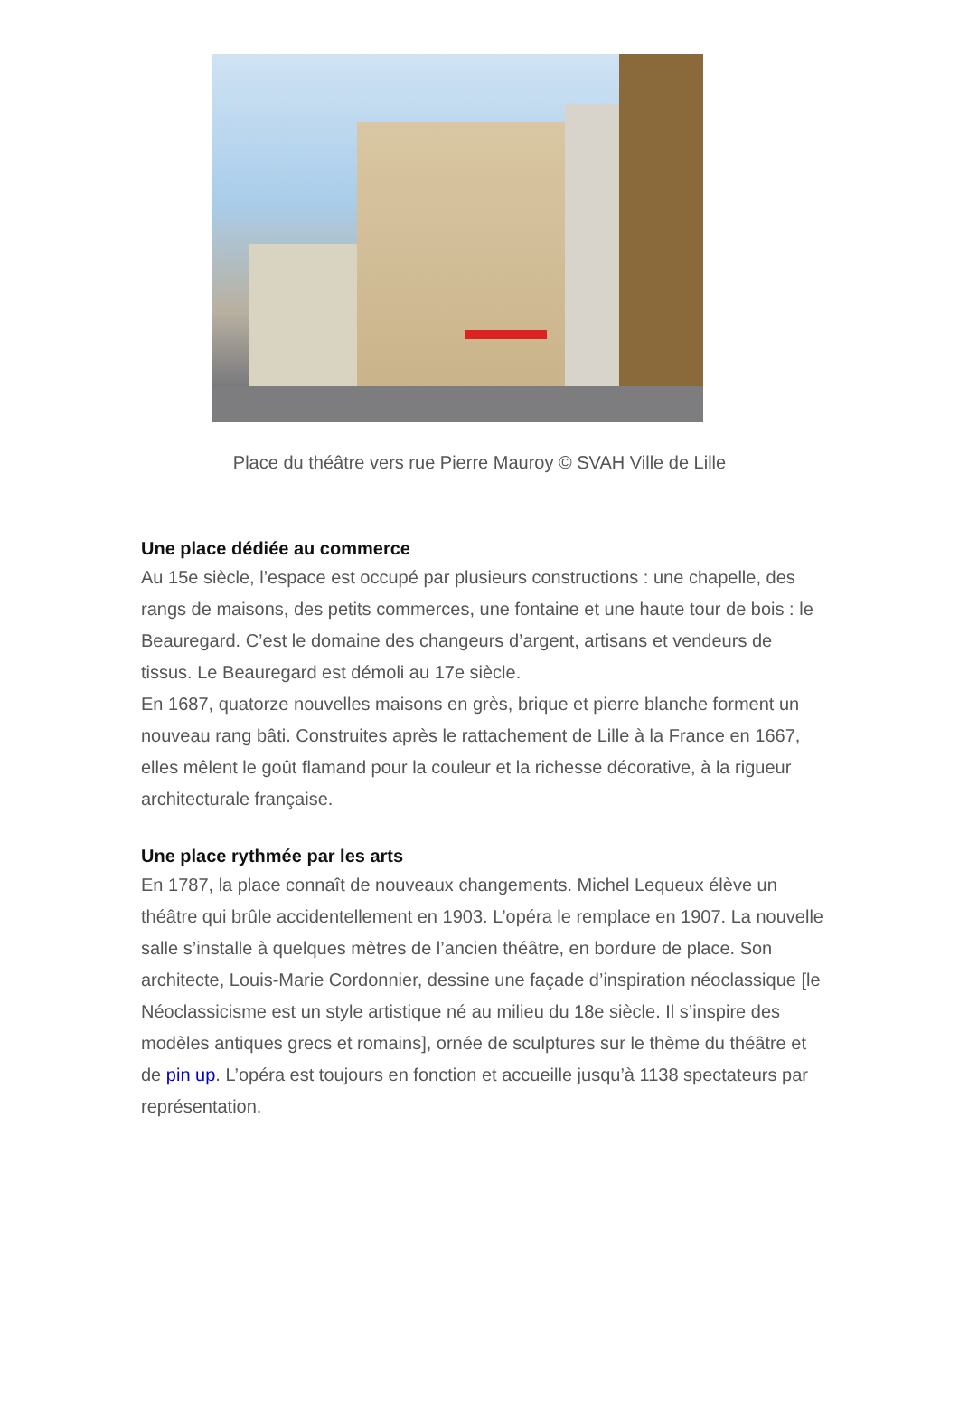Place du théâtre vers rue Pierre Mauroy © SVAH Ville de Lille
Une place dédiée au commerce
Au 15e siècle, l’espace est occupé par plusieurs constructions : une chapelle, des rangs de maisons, des petits commerces, une fontaine et une haute tour de bois : le Beauregard. C’est le domaine des changeurs d’argent, artisans et vendeurs de tissus. Le Beauregard est démoli au 17e siècle.
En 1687, quatorze nouvelles maisons en grès, brique et pierre blanche forment un nouveau rang bâti. Construites après le rattachement de Lille à la France en 1667, elles mêlent le goût flamand pour la couleur et la richesse décorative, à la rigueur architecturale française.
Une place rythmée par les arts
En 1787, la place connaît de nouveaux changements. Michel Lequeux élève un théâtre qui brûle accidentellement en 1903. L’opéra le remplace en 1907. La nouvelle salle s’installe à quelques mètres de l’ancien théâtre, en bordure de place. Son architecte, Louis-Marie Cordonnier, dessine une façade d’inspiration néoclassique [le Néoclassicisme est un style artistique né au milieu du 18e siècle. Il s’inspire des modèles antiques grecs et romains], ornée de sculptures sur le thème du théâtre et de pin up. L’opéra est toujours en fonction et accueille jusqu’à 1138 spectateurs par représentation.